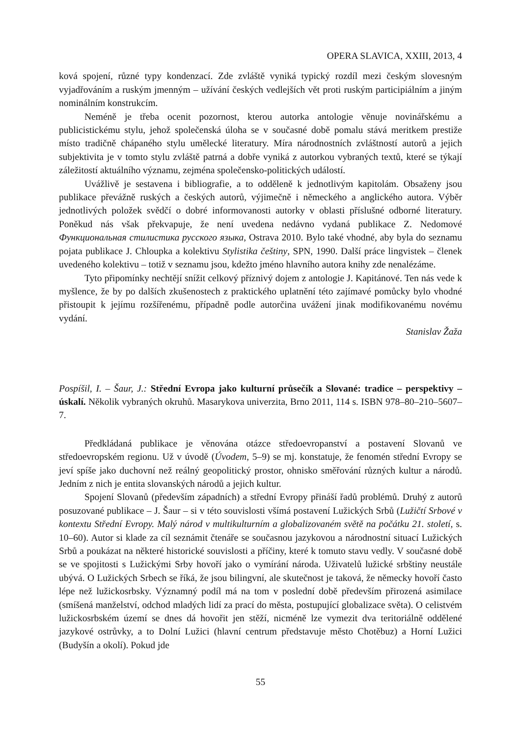OPERA SLAVICA, XXIII, 2013, 4
ková spojení, různé typy kondenzací. Zde zvláště vyniká typický rozdíl mezi českým slovesným vyjadřováním a ruským jmenným – užívání českých vedlejších vět proti ruským participiálním a jiným nominálním konstrukcím.
Neméně je třeba ocenit pozornost, kterou autorka antologie věnuje novinářskému a publicistickému stylu, jehož společenská úloha se v současné době pomalu stává meritkem prestiže místo tradičně chápaného stylu umělecké literatury. Míra národnostních zvláštností autorů a jejich subjektivita je v tomto stylu zvláště patrná a dobře vyniká z autorkou vybraných textů, které se týkají záležitostí aktuálního významu, zejména společensko-politických událostí.
Uvážlivě je sestavena i bibliografie, a to odděleně k jednotlivým kapitolám. Obsaženy jsou publikace převážně ruských a českých autorů, výjimečně i německého a anglického autora. Výběr jednotlivých položek svědčí o dobré informovanosti autorky v oblasti příslušné odborné literatury. Poněkud nás však překvapuje, že není uvedena nedávno vydaná publikace Z. Nedomové Функциональная стилистика русского языка, Ostrava 2010. Bylo také vhodné, aby byla do seznamu pojata publikace J. Chloupka a kolektivu Stylistika češtiny, SPN, 1990. Další práce lingvistek – členek uvedeného kolektivu – totiž v seznamu jsou, kdežto jméno hlavního autora knihy zde nenalézáme.
Tyto připomínky nechtějí snížit celkový příznivý dojem z antologie J. Kapitánové. Ten nás vede k myšlence, že by po dalších zkušenostech z praktického uplatnění této zajímavé pomůcky bylo vhodné přistoupit k jejímu rozšířenému, případně podle autorčina uvážení jinak modifikovanému novému vydání.
Stanislav Žaža
Pospíšil, I. – Šaur, J.: Střední Evropa jako kulturní průsečík a Slované: tradice – perspektivy – úskalí. Několik vybraných okruhů. Masarykova univerzita, Brno 2011, 114 s. ISBN 978–80–210–5607–7.
Předkládaná publikace je věnována otázce středoevropanství a postavení Slovanů ve středoevropském regionu. Už v úvodě (Úvodem, 5–9) se mj. konstatuje, že fenomén střední Evropy se jeví spíše jako duchovní než reálný geopolitický prostor, ohnisko směřování různých kultur a národů. Jedním z nich je entita slovanských národů a jejich kultur.
Spojení Slovanů (především západních) a střední Evropy přináší řadů problémů. Druhý z autorů posuzované publikace – J. Šaur – si v této souvislosti všímá postavení Lužických Srbů (Lužičtí Srbové v kontextu Střední Evropy. Malý národ v multikulturním a globalizovaném světě na počátku 21. století, s. 10–60). Autor si klade za cíl seznámit čtenáře se současnou jazykovou a národnostní situací Lužických Srbů a poukázat na některé historické souvislosti a příčiny, které k tomuto stavu vedly. V současné době se ve spojitosti s Lužickými Srby hovoří jako o vymírání národa. Uživatelů lužické srbštiny neustále ubývá. O Lužických Srbech se říká, že jsou bilingvní, ale skutečnost je taková, že německy hovoří často lépe než lužickosrbsky. Významný podíl má na tom v poslední době především přirozená asimilace (smíšená manželství, odchod mladých lidí za prací do města, postupující globalizace světa). O celistvém lužickosrbském území se dnes dá hovořit jen stěží, nicméně lze vymezit dva teritoriálně oddělené jazykové ostrůvky, a to Dolní Lužici (hlavní centrum představuje město Chotěbuz) a Horní Lužici (Budyšín a okolí). Pokud jde
55